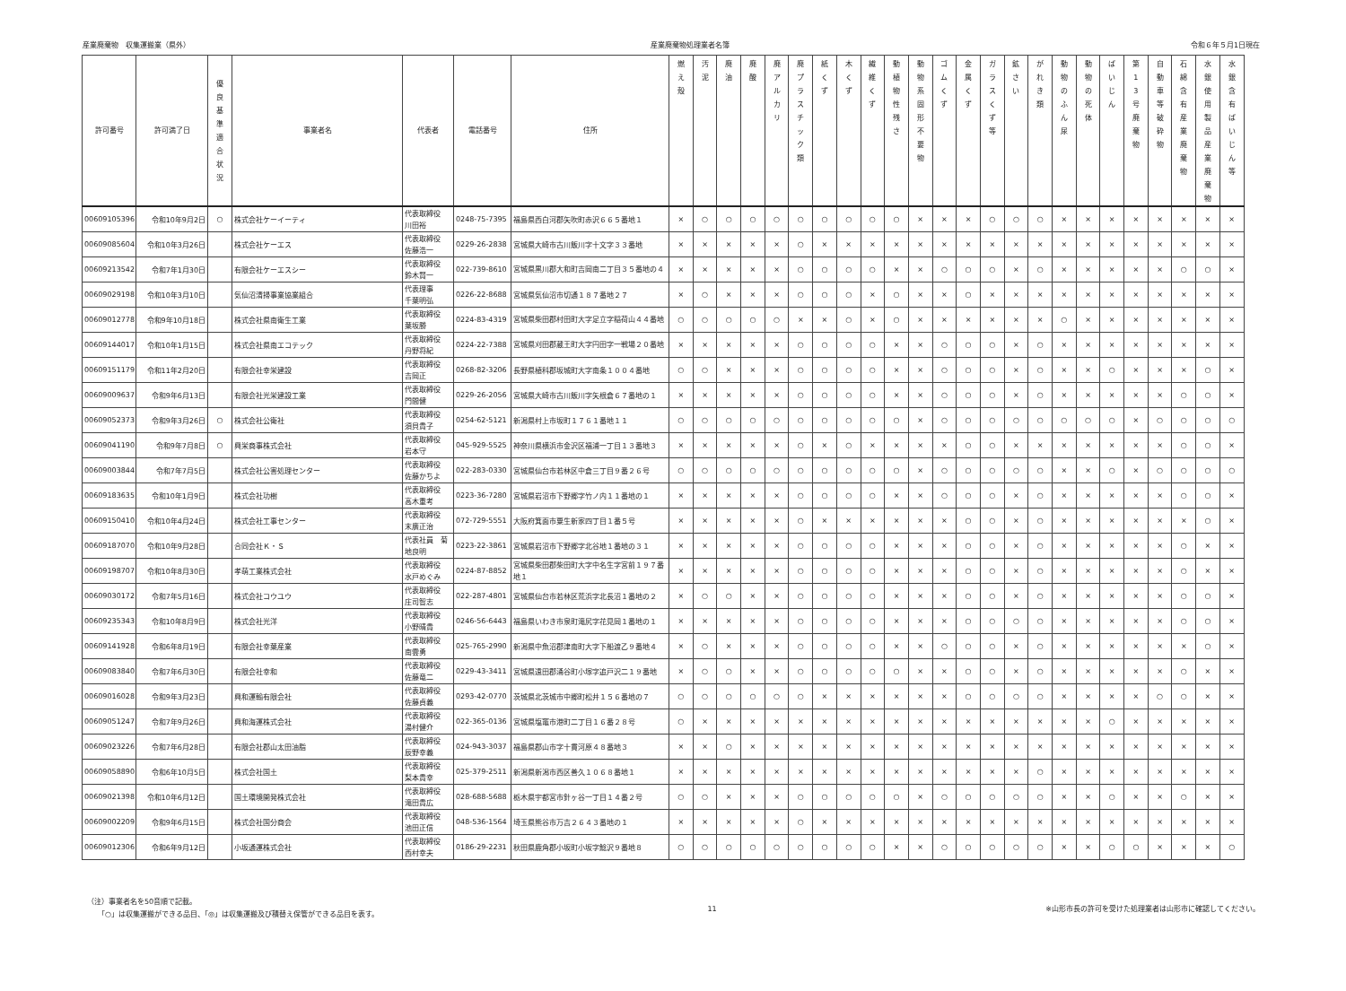産業廃棄物　収集運搬業（県外） 産業廃棄物処理業者名簿 令和６年５月1日現在
| 許可番号 | 許可満了日 | 優 良 基 準 適 合 状 況 | 事業者名 | 代表者 | 電話番号 | 住所 | 燃 え 殻 | 汚 泥 | 廃 油 | 廃 酸 | 廃 ア ル カ リ | 廃 プ ラ ス チ ッ ク 類 | 紙 く ず | 木 く ず | 繊 維 く ず | 動 植 物 性 残 さ | 動 物 系 固 形 不 要 物 | ゴ ム く ず | 金 属 く ず | ガ ラ ス く ず 等 | 鉱 さ い | が れ き 類 | 動 物 の ふ ん 尿 | 動 物 の 死 体 | ば い じ ん | 第 1 3 号 廃 棄 物 | 自 動 車 等 破 砕 物 | 石 綿 含 有 産 業 廃 棄 物 | 水 銀 使 用 製 品 産 業 廃 棄 物 | 水 銀 含 有 ば い じ ん 等 |
| --- | --- | --- | --- | --- | --- | --- | --- | --- | --- | --- | --- | --- | --- | --- | --- | --- | --- | --- | --- | --- | --- | --- | --- | --- | --- | --- | --- | --- | --- | --- |
| 00609105396 | 令和10年9月2日 | ○ | 株式会社ケーイーティ | 代表取締役 川田裕 | 0248-75-7395 | 福島県西白河郡矢吹町赤沢６６５番地１ | × | ○ | ○ | ○ | ○ | ○ | ○ | ○ | ○ | ○ | × | × | × | ○ | ○ | ○ | × | × | × | × | × | × | × | × |
| 00609085604 | 令和10年3月26日 | | 株式会社ケーエス | 代表取締役 佐藤浩一 | 0229-26-2838 | 宮城県大崎市古川飯川字十文字３３番地 | × | × | × | × | × | ○ | × | × | × | × | × | × | × | × | × | × | × | × | × | × | × | × | × | × |
| 00609213542 | 令和7年1月30日 | | 有限会社ケーエスシー | 代表取締役 鈴木賢一 | 022-739-8610 | 宮城県黒川郡大和町吉岡南二丁目３５番地の４ | × | × | × | × | × | ○ | ○ | ○ | ○ | × | × | ○ | ○ | ○ | × | ○ | × | × | × | × | × | ○ | ○ | × |
| 00609029198 | 令和10年3月10日 | | 気仙沼清掃事業協業組合 | 代表理事 千葉明弘 | 0226-22-8688 | 宮城県気仙沼市切通１８７番地２７ | × | ○ | × | × | × | ○ | ○ | ○ | × | ○ | × | × | ○ | × | × | × | × | × | × | × | × | × | × | × |
| 00609012778 | 令和9年10月18日 | | 株式会社県南衛生工業 | 代表取締役 葉坂勝 | 0224-83-4319 | 宮城県柴田郡村田町大字足立字稲荷山４４番地 | ○ | ○ | ○ | ○ | ○ | × | × | ○ | × | ○ | × | × | × | × | × | × | ○ | × | × | × | × | × | × | × |
| 00609144017 | 令和10年1月15日 | | 株式会社県南エコテック | 代表取締役 丹野将紀 | 0224-22-7388 | 宮城県刈田郡蔵王町大字円田字一戦場２０番地 | × | × | × | × | × | ○ | ○ | ○ | ○ | × | × | ○ | ○ | ○ | × | ○ | × | × | × | × | × | × | × | × |
| 00609151179 | 令和11年2月20日 | | 有限会社幸栄建設 | 代表取締役 吉岡正 | 0268-82-3206 | 長野県植科郡坂城町大字南条１００４番地 | ○ | ○ | × | × | × | ○ | ○ | ○ | ○ | × | × | ○ | ○ | ○ | × | ○ | × | × | ○ | × | × | × | ○ | × |
| 00609009637 | 令和9年6月13日 | | 有限会社光栄建設工業 | 代表取締役 門間健 | 0229-26-2056 | 宮城県大崎市古川飯川字矢根倉６７番地の１ | × | × | × | × | × | ○ | ○ | ○ | ○ | × | × | ○ | ○ | ○ | × | ○ | × | × | × | × | × | ○ | ○ | × |
| 00609052373 | 令和9年3月26日 | ○ | 株式会社公衛社 | 代表取締役 須貝貴子 | 0254-62-5121 | 新潟県村上市坂町１７６１番地１１ | ○ | ○ | ○ | ○ | ○ | ○ | ○ | ○ | ○ | ○ | × | ○ | ○ | ○ | ○ | ○ | ○ | ○ | ○ | × | ○ | ○ | ○ | ○ |
| 00609041190 | 令和9年7月8日 | ○ | 興栄商事株式会社 | 代表取締役 岩本守 | 045-929-5525 | 神奈川県横浜市金沢区福浦一丁目１３番地３ | × | × | × | × | × | ○ | × | ○ | × | × | × | × | ○ | ○ | × | × | × | × | × | × | × | ○ | ○ | × |
| 00609003844 | 令和7年7月5日 | | 株式会社公害処理センター | 代表取締役 佐藤かちよ | 022-283-0330 | 宮城県仙台市若林区中倉三丁目９番２６号 | ○ | ○ | ○ | ○ | ○ | ○ | ○ | ○ | ○ | ○ | × | ○ | ○ | ○ | ○ | ○ | × | × | ○ | × | ○ | ○ | ○ | ○ |
| 00609183635 | 令和10年1月9日 | | 株式会社功樹 | 代表取締役 高木重考 | 0223-36-7280 | 宮城県岩沼市下野郷字竹ノ内１１番地の１ | × | × | × | × | × | ○ | ○ | ○ | ○ | × | × | ○ | ○ | ○ | × | ○ | × | × | × | × | × | ○ | ○ | × |
| 00609150410 | 令和10年4月24日 | | 株式会社工事センター | 代表取締役 末廣正治 | 072-729-5551 | 大阪府箕面市粟生新家四丁目１番５号 | × | × | × | × | × | ○ | × | × | × | × | × | × | ○ | ○ | × | ○ | × | × | × | × | × | × | ○ | × |
| 00609187070 | 令和10年9月28日 | | 合同会社Ｋ・Ｓ | 代表社員 菊 地良明 | 0223-22-3861 | 宮城県岩沼市下野郷字北谷地１番地の３１ | × | × | × | × | × | ○ | ○ | ○ | ○ | × | × | × | ○ | ○ | × | ○ | × | × | × | × | × | ○ | × | × |
| 00609198707 | 令和10年8月30日 | | 孝萌工業株式会社 | 代表取締役 水戸めぐみ | 0224-87-8852 | 宮城県柴田郡柴田町大字中名生字宮前１９７番地１ | × | × | × | × | × | ○ | ○ | ○ | ○ | × | × | × | ○ | ○ | × | ○ | × | × | × | × | × | ○ | × | × |
| 00609030172 | 令和7年5月16日 | | 株式会社コウユウ | 代表取締役 庄司智志 | 022-287-4801 | 宮城県仙台市若林区荒浜字北長沼１番地の２ | × | ○ | ○ | × | × | ○ | ○ | ○ | ○ | × | × | × | ○ | ○ | × | ○ | × | × | × | × | × | ○ | ○ | × |
| 00609235343 | 令和10年8月9日 | | 株式会社光洋 | 代表取締役 小野晴貴 | 0246-56-6443 | 福島県いわき市泉町滝尻字花見岡１番地の１ | × | × | × | × | × | ○ | ○ | ○ | ○ | × | × | × | ○ | ○ | ○ | ○ | × | × | × | × | × | ○ | ○ | × |
| 00609141928 | 令和6年8月19日 | | 有限会社幸葉産業 | 代表取締役 南雲勇 | 025-765-2990 | 新潟県中魚沼郡津南町大字下船渡乙９番地４ | × | ○ | × | × | × | ○ | ○ | ○ | ○ | × | × | ○ | ○ | ○ | × | ○ | × | × | × | × | × | × | ○ | × |
| 00609083840 | 令和7年6月30日 | | 有限会社幸和 | 代表取締役 佐藤竜二 | 0229-43-3411 | 宮城県遠田郡涌谷町小塚字追戸沢二１９番地 | × | ○ | ○ | × | × | ○ | ○ | ○ | ○ | ○ | × | × | ○ | ○ | × | ○ | × | × | × | × | × | ○ | × | × |
| 00609016028 | 令和9年3月23日 | | 興和運輸有限会社 | 代表取締役 佐藤貞義 | 0293-42-0770 | 茨城県北茨城市中郷町松井１５６番地の７ | ○ | ○ | ○ | ○ | ○ | ○ | × | × | × | × | × | × | ○ | ○ | ○ | ○ | × | × | × | × | ○ | ○ | × | × |
| 00609051247 | 令和7年9月26日 | | 興和海運株式会社 | 代表取締役 湯村健介 | 022-365-0136 | 宮城県塩竈市港町二丁目１６番２８号 | ○ | × | × | × | × | × | × | × | × | × | × | × | × | × | × | × | × | × | ○ | × | × | × | × | × |
| 00609023226 | 令和7年6月28日 | | 有限会社郡山太田油脂 | 代表取締役 辰野幸義 | 024-943-3037 | 福島県郡山市字十貫河原４８番地３ | × | × | ○ | × | × | × | × | × | × | × | × | × | × | × | × | × | × | × | × | × | × | × | × | × |
| 00609058890 | 令和6年10月5日 | | 株式会社国土 | 代表取締役 梨本貴幸 | 025-379-2511 | 新潟県新潟市西区善久１０６８番地１ | × | × | × | × | × | × | × | × | × | × | × | × | × | × | × | ○ | × | × | × | × | × | × | × | × |
| 00609021398 | 令和10年6月12日 | | 国土環境開発株式会社 | 代表取締役 滝田貴広 | 028-688-5688 | 栃木県宇都宮市針ヶ谷一丁目１４番２号 | ○ | ○ | × | × | × | ○ | ○ | ○ | ○ | ○ | × | ○ | ○ | ○ | ○ | ○ | × | × | ○ | × | × | ○ | × | × |
| 00609002209 | 令和9年6月15日 | | 株式会社国分商会 | 代表取締役 池田正信 | 048-536-1564 | 埼玉県熊谷市万吉２６４３番地の１ | × | × | × | × | × | ○ | × | × | × | × | × | × | × | × | × | × | × | × | × | × | × | × | × | × |
| 00609012306 | 令和6年9月12日 | | 小坂通運株式会社 | 代表取締役 西村幸夫 | 0186-29-2231 | 秋田県鹿角郡小坂町小坂字鯰沢９番地８ | ○ | ○ | ○ | ○ | ○ | ○ | ○ | ○ | ○ | × | × | ○ | ○ | ○ | ○ | ○ | × | × | ○ | ○ | × | × | × | ○ |
（注）事業者名を50音順で記載。
　　「○」は収集運搬ができる品目、「◎」は収集運搬及び積替え保管ができる品目を表す。
11 ※山形市長の許可を受けた処理業者は山形市に確認してください。